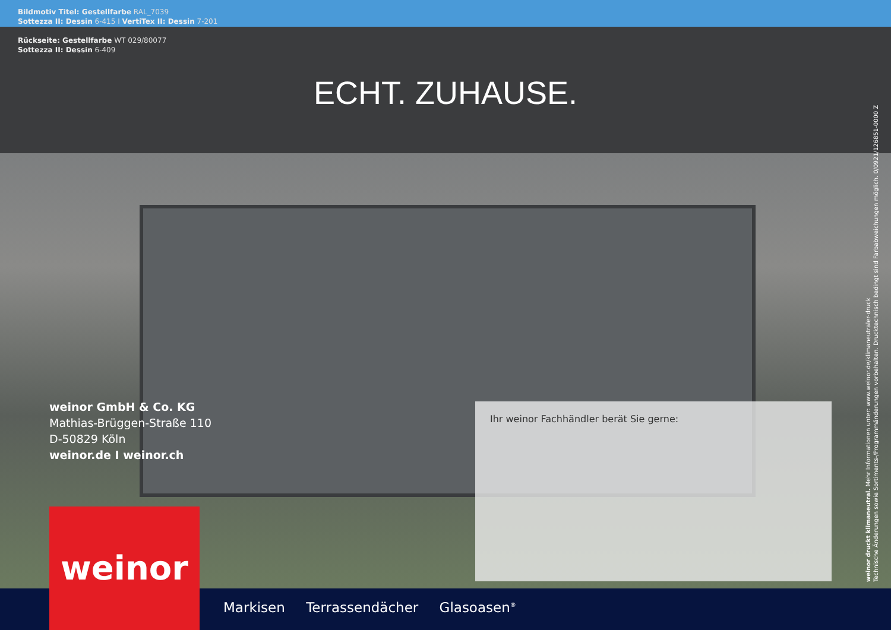Bildmotiv Titel: Gestellfarbe RAL_7039
Sottezza II: Dessin 6-415 I VertiTex II: Dessin 7-201
Rückseite: Gestellfarbe WT 029/80077
Sottezza II: Dessin 6-409
ECHT. ZUHAUSE.
weinor druckt klimaneutral. Mehr Informationen unter: www.weinor.de/klimaneutraler-druck
Technische Änderungen sowie Sortiments-/Programmänderungen vorbehalten. Drucktechnisch bedingt sind Farbabweichungen möglich. 0/0921/126851-0000 Z
weinor GmbH & Co. KG
Mathias-Brüggen-Straße 110
D-50829 Köln
weinor.de I weinor.ch
Ihr weinor Fachhändler berät Sie gerne:
weinor
Markisen Terrassendächer Glasoasen<sup>®</sup>